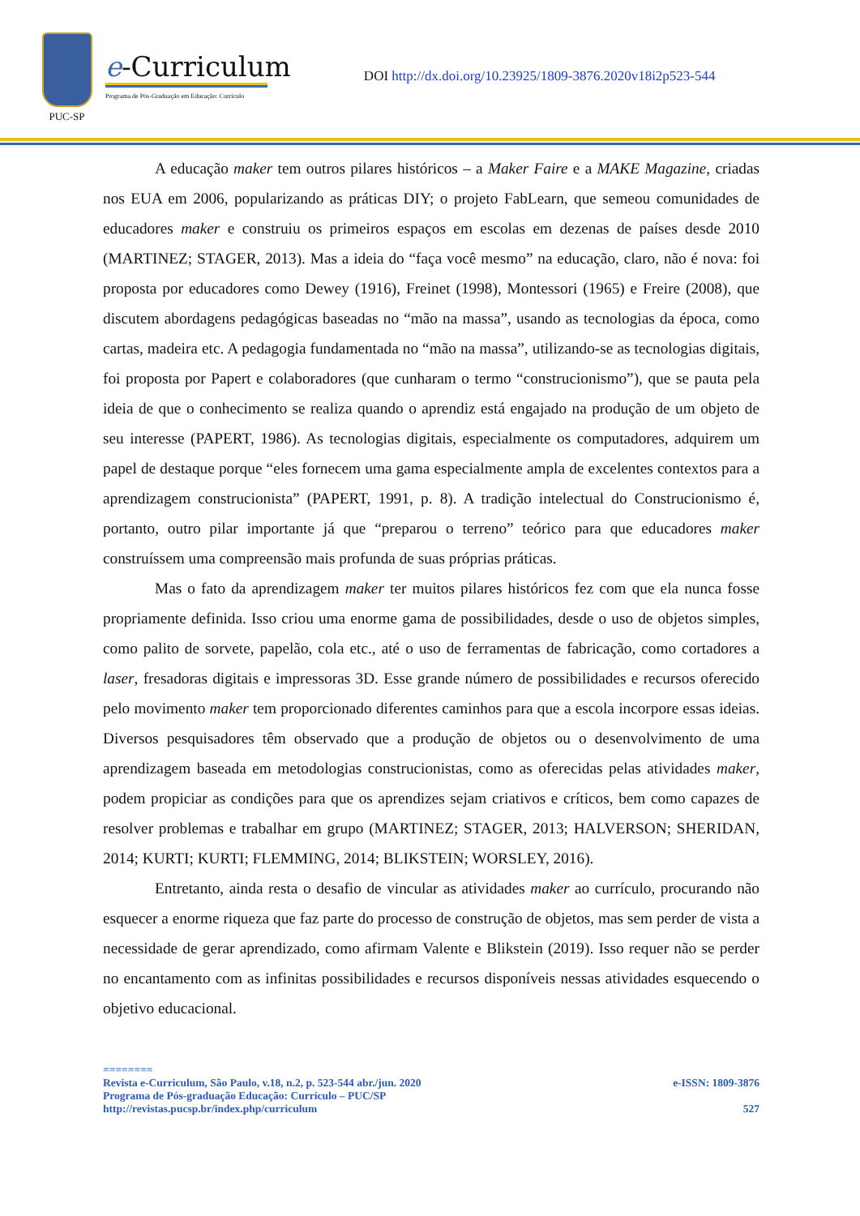PUC-SP
e-Curriculum
Programa de Pós-Graduação em Educação: Currículo
DOI http://dx.doi.org/10.23925/1809-3876.2020v18i2p523-544
A educação maker tem outros pilares históricos – a Maker Faire e a MAKE Magazine, criadas nos EUA em 2006, popularizando as práticas DIY; o projeto FabLearn, que semeou comunidades de educadores maker e construiu os primeiros espaços em escolas em dezenas de países desde 2010 (MARTINEZ; STAGER, 2013). Mas a ideia do “faça você mesmo” na educação, claro, não é nova: foi proposta por educadores como Dewey (1916), Freinet (1998), Montessori (1965) e Freire (2008), que discutem abordagens pedagógicas baseadas no “mão na massa”, usando as tecnologias da época, como cartas, madeira etc. A pedagogia fundamentada no “mão na massa”, utilizando-se as tecnologias digitais, foi proposta por Papert e colaboradores (que cunharam o termo “construcionismo”), que se pauta pela ideia de que o conhecimento se realiza quando o aprendiz está engajado na produção de um objeto de seu interesse (PAPERT, 1986). As tecnologias digitais, especialmente os computadores, adquirem um papel de destaque porque “eles fornecem uma gama especialmente ampla de excelentes contextos para a aprendizagem construcionista” (PAPERT, 1991, p. 8). A tradição intelectual do Construcionismo é, portanto, outro pilar importante já que “preparou o terreno” teórico para que educadores maker construíssem uma compreensão mais profunda de suas próprias práticas.
Mas o fato da aprendizagem maker ter muitos pilares históricos fez com que ela nunca fosse propriamente definida. Isso criou uma enorme gama de possibilidades, desde o uso de objetos simples, como palito de sorvete, papelão, cola etc., até o uso de ferramentas de fabricação, como cortadores a laser, fresadoras digitais e impressoras 3D. Esse grande número de possibilidades e recursos oferecido pelo movimento maker tem proporcionado diferentes caminhos para que a escola incorpore essas ideias. Diversos pesquisadores têm observado que a produção de objetos ou o desenvolvimento de uma aprendizagem baseada em metodologias construcionistas, como as oferecidas pelas atividades maker, podem propiciar as condições para que os aprendizes sejam criativos e críticos, bem como capazes de resolver problemas e trabalhar em grupo (MARTINEZ; STAGER, 2013; HALVERSON; SHERIDAN, 2014; KURTI; KURTI; FLEMMING, 2014; BLIKSTEIN; WORSLEY, 2016).
Entretanto, ainda resta o desafio de vincular as atividades maker ao currículo, procurando não esquecer a enorme riqueza que faz parte do processo de construção de objetos, mas sem perder de vista a necessidade de gerar aprendizado, como afirmam Valente e Blikstein (2019). Isso requer não se perder no encantamento com as infinitas possibilidades e recursos disponíveis nessas atividades esquecendo o objetivo educacional.
========
Revista e-Curriculum, São Paulo, v.18, n.2, p. 523-544 abr./jun. 2020 e-ISSN: 1809-3876
Programa de Pós-graduação Educação: Currículo – PUC/SP
http://revistas.pucsp.br/index.php/curriculum 527